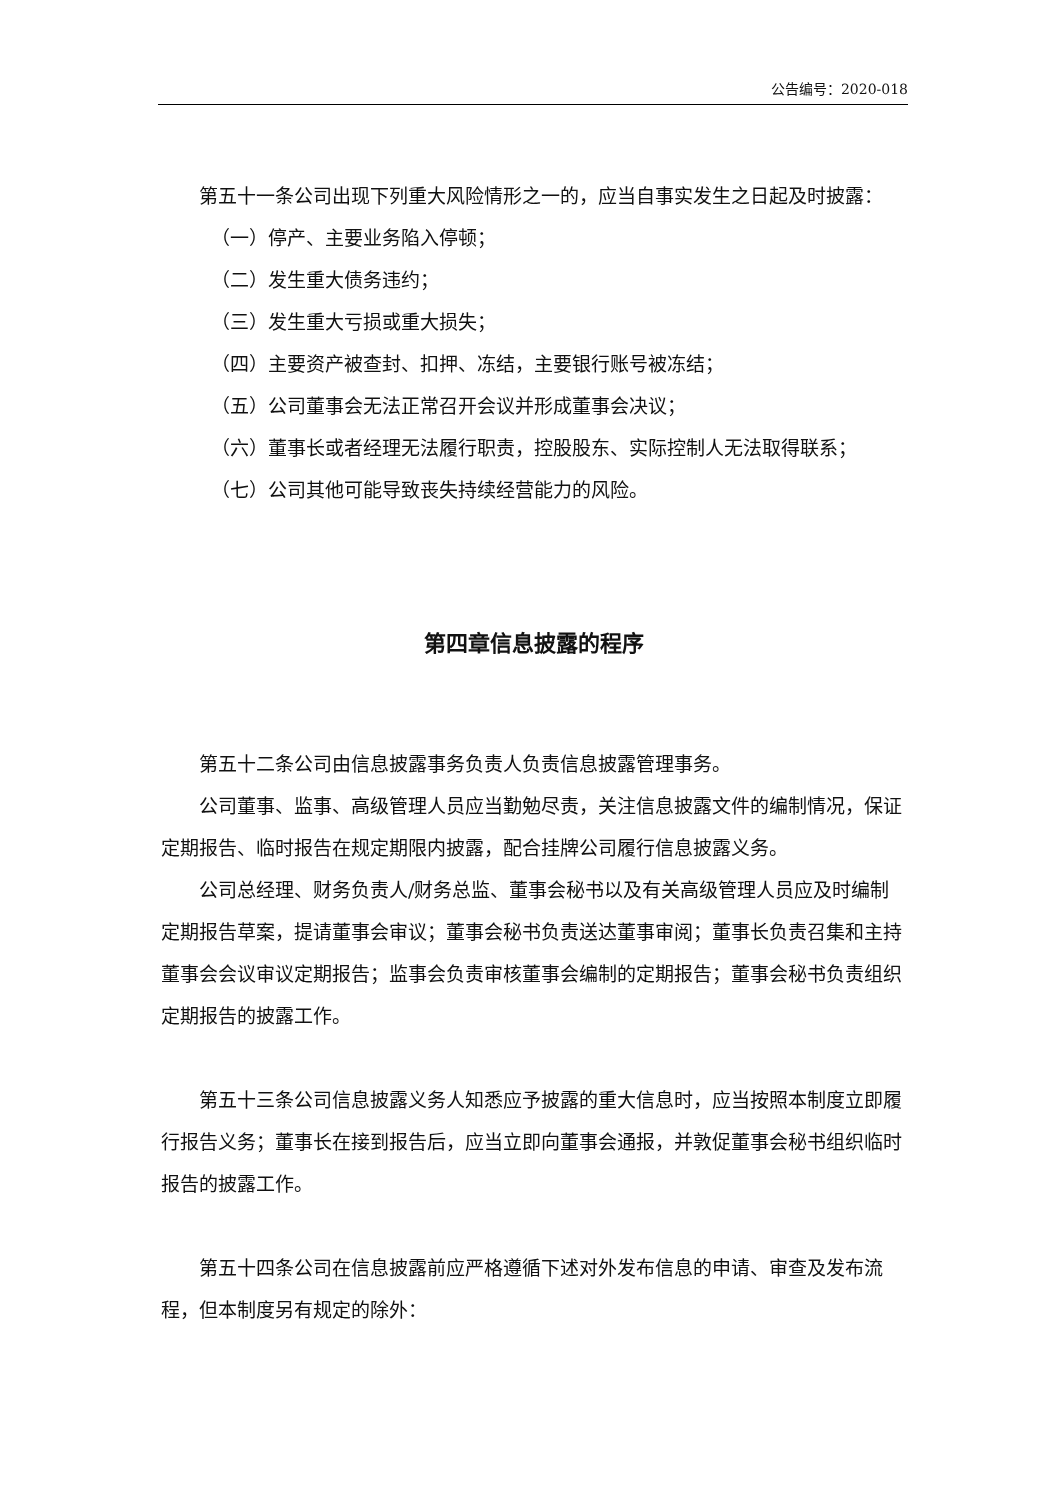公告编号：2020-018
第五十一条公司出现下列重大风险情形之一的，应当自事实发生之日起及时披露：
（一）停产、主要业务陷入停顿；
（二）发生重大债务违约；
（三）发生重大亏损或重大损失；
（四）主要资产被查封、扣押、冻结，主要银行账号被冻结；
（五）公司董事会无法正常召开会议并形成董事会决议；
（六）董事长或者经理无法履行职责，控股股东、实际控制人无法取得联系；
（七）公司其他可能导致丧失持续经营能力的风险。
第四章信息披露的程序
第五十二条公司由信息披露事务负责人负责信息披露管理事务。
公司董事、监事、高级管理人员应当勤勉尽责，关注信息披露文件的编制情况，保证定期报告、临时报告在规定期限内披露，配合挂牌公司履行信息披露义务。
公司总经理、财务负责人/财务总监、董事会秘书以及有关高级管理人员应及时编制定期报告草案，提请董事会审议；董事会秘书负责送达董事审阅；董事长负责召集和主持董事会会议审议定期报告；监事会负责审核董事会编制的定期报告；董事会秘书负责组织定期报告的披露工作。
第五十三条公司信息披露义务人知悉应予披露的重大信息时，应当按照本制度立即履行报告义务；董事长在接到报告后，应当立即向董事会通报，并敦促董事会秘书组织临时报告的披露工作。
第五十四条公司在信息披露前应严格遵循下述对外发布信息的申请、审查及发布流程，但本制度另有规定的除外：